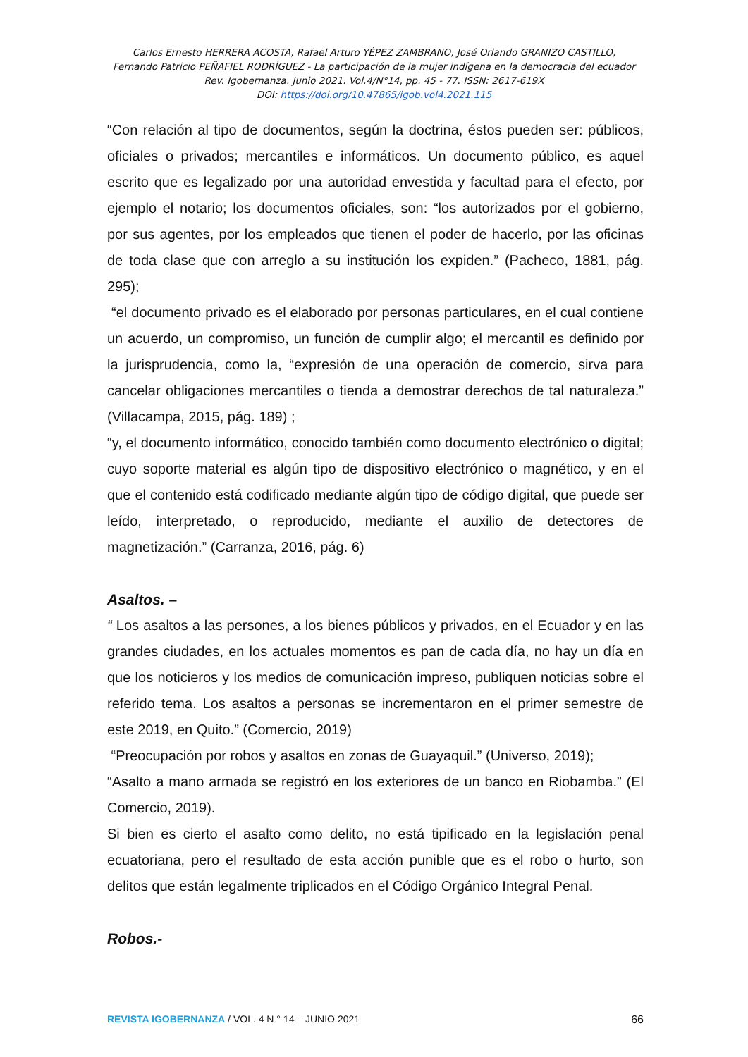Carlos Ernesto HERRERA ACOSTA, Rafael Arturo YÉPEZ ZAMBRANO, José Orlando GRANIZO CASTILLO,
Fernando Patricio PEÑAFIEL RODRÍGUEZ - La participación de la mujer indígena en la democracia del ecuador
Rev. Igobernanza. Junio 2021. Vol.4/N°14, pp. 45 - 77. ISSN: 2617-619X
DOI: https://doi.org/10.47865/igob.vol4.2021.115
“Con relación al tipo de documentos, según la doctrina, éstos pueden ser: públicos, oficiales o privados; mercantiles e informáticos. Un documento público, es aquel escrito que es legalizado por una autoridad envestida y facultad para el efecto, por ejemplo el notario; los documentos oficiales, son: “los autorizados por el gobierno, por sus agentes, por los empleados que tienen el poder de hacerlo, por las oficinas de toda clase que con arreglo a su institución los expiden.” (Pacheco, 1881, pág. 295);
“el documento privado es el elaborado por personas particulares, en el cual contiene un acuerdo, un compromiso, un función de cumplir algo; el mercantil es definido por la jurisprudencia, como la, “expresión de una operación de comercio, sirva para cancelar obligaciones mercantiles o tienda a demostrar derechos de tal naturaleza.” (Villacampa, 2015, pág. 189) ;
“y, el documento informático, conocido también como documento electrónico o digital; cuyo soporte material es algún tipo de dispositivo electrónico o magnético, y en el que el contenido está codificado mediante algún tipo de código digital, que puede ser leído, interpretado, o reproducido, mediante el auxilio de detectores de magnetización.” (Carranza, 2016, pág. 6)
Asaltos. –
“ Los asaltos a las persones, a los bienes públicos y privados, en el Ecuador y en las grandes ciudades, en los actuales momentos es pan de cada día, no hay un día en que los noticieros y los medios de comunicación impreso, publiquen noticias sobre el referido tema. Los asaltos a personas se incrementaron en el primer semestre de este 2019, en Quito.” (Comercio, 2019)
“Preocupación por robos y asaltos en zonas de Guayaquil.” (Universo, 2019);
“Asalto a mano armada se registró en los exteriores de un banco en Riobamba.” (El Comercio, 2019).
Si bien es cierto el asalto como delito, no está tipificado en la legislación penal ecuatoriana, pero el resultado de esta acción punible que es el robo o hurto, son delitos que están legalmente triplicados en el Código Orgánico Integral Penal.
Robos.-
REVISTA IGOBERNANZA / VOL. 4 N ° 14 – JUNIO 2021 66